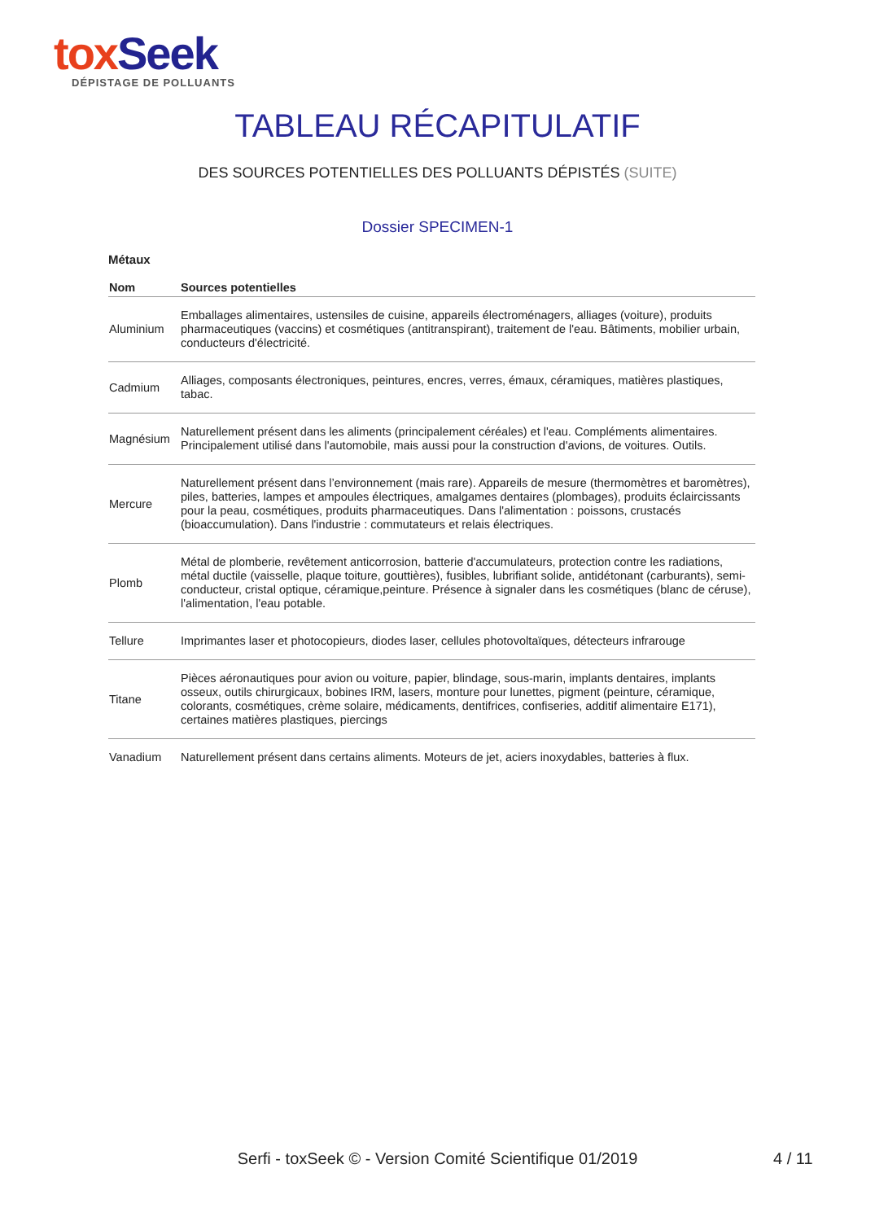tox Seek
DÉPISTAGE DE POLLUANTS
TABLEAU RÉCAPITULATIF
DES SOURCES POTENTIELLES DES POLLUANTS DÉPISTÉS (SUITE)
Dossier SPECIMEN-1
Métaux
| Nom | Sources potentielles |
| --- | --- |
| Aluminium | Emballages alimentaires, ustensiles de cuisine, appareils électroménagers, alliages (voiture), produits pharmaceutiques (vaccins) et cosmétiques (antitranspirant), traitement de l'eau. Bâtiments, mobilier urbain, conducteurs d'électricité. |
| Cadmium | Alliages, composants électroniques, peintures, encres, verres, émaux, céramiques, matières plastiques, tabac. |
| Magnésium | Naturellement présent dans les aliments (principalement céréales) et l'eau. Compléments alimentaires. Principalement utilisé dans l'automobile, mais aussi pour la construction d'avions, de voitures. Outils. |
| Mercure | Naturellement présent dans l’environnement (mais rare). Appareils de mesure (thermomètres et baromètres), piles, batteries, lampes et ampoules électriques, amalgames dentaires (plombages), produits éclaircissants pour la peau, cosmétiques, produits pharmaceutiques. Dans l'alimentation : poissons, crustacés (bioaccumulation). Dans l'industrie : commutateurs et relais électriques. |
| Plomb | Métal de plomberie, revêtement anticorrosion, batterie d'accumulateurs, protection contre les radiations, métal ductile (vaisselle, plaque toiture, gouttières), fusibles, lubrifiant solide, antidétonant (carburants), semi-conducteur, cristal optique, céramique,peinture. Présence à signaler dans les cosmétiques (blanc de céruse), l'alimentation, l'eau potable. |
| Tellure | Imprimantes laser et photocopieurs, diodes laser, cellules photovoltaïques, détecteurs infrarouge |
| Titane | Pièces aéronautiques pour avion ou voiture, papier, blindage, sous-marin, implants dentaires, implants osseux, outils chirurgicaux, bobines IRM, lasers, monture pour lunettes, pigment (peinture, céramique, colorants, cosmétiques, crème solaire, médicaments, dentifrices, confiseries, additif alimentaire E171), certaines matières plastiques, piercings |
| Vanadium | Naturellement présent dans certains aliments. Moteurs de jet, aciers inoxydables, batteries à flux. |
Serfi - toxSeek © - Version Comité Scientifique 01/2019 4 / 11